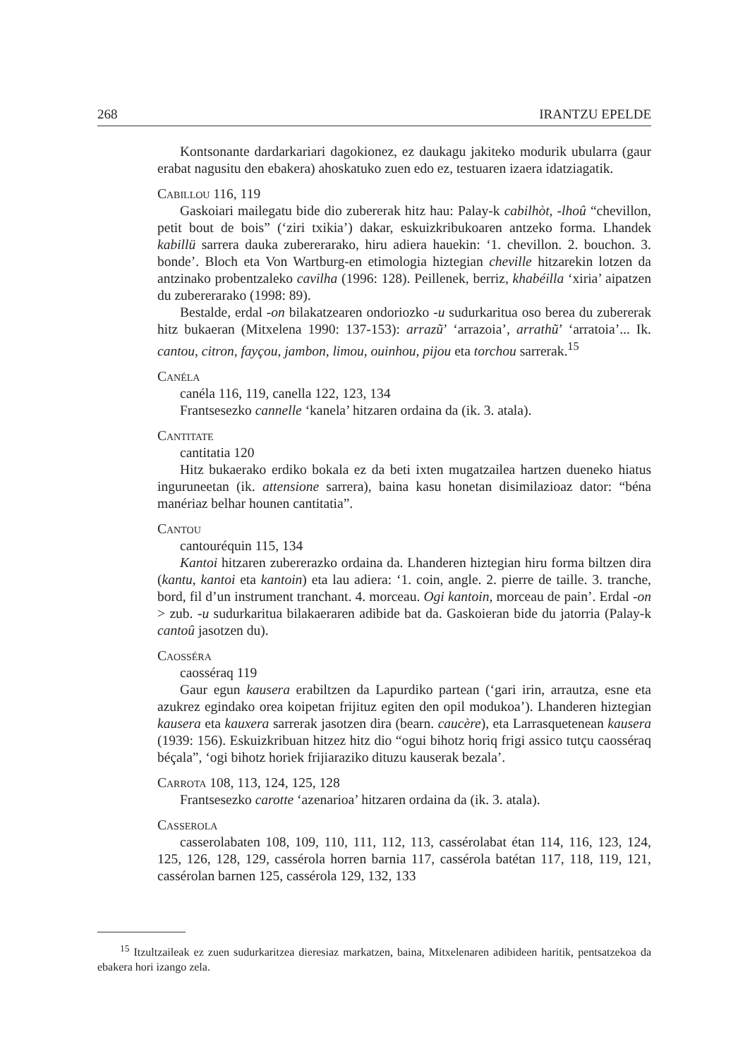268 IRANTZU EPELDE
Kontsonante dardarkariari dagokionez, ez daukagu jakiteko modurik ubularra (gaur erabat nagusitu den ebakera) ahoskatuko zuen edo ez, testuaren izaera idatzia­gatik.
Cabillou 116, 119
Gaskoiari mailegatu bide dio zubererak hitz hau: Palay-k cabilhòt, -lhoû “chevillon, petit bout de bois” (‘ziri txikia’) dakar, eskuizkribukoaren antzeko forma. Lhandek kabillü sarrera dauka zubererarako, hiru adiera hauekin: ‘1. chevillon. 2. bouchon. 3. bonde’. Bloch eta Von Wartburg-en etimologia hiztegian cheville hitzarekin lotzen da antzinako probentzaleko cavilha (1996: 128). Peillenek, berriz, khabéilla ‘xiria’ aipatzen du zubererarako (1998: 89).
Bestalde, erdal -on bilakatzearen ondoriozko -u sudurkaritua oso berea du zubererak hitz bukaeran (Mitxelena 1990: 137-153): arrazũ’ ‘arrazoia’, arrathũ’ ‘arratoia’... Ik. cantou, citron, fayçou, jambon, limou, ouinhou, pijou eta torchou sarrerak.<sup>15</sup>
Canéla
canéla 116, 119, canella 122, 123, 134
Frantsesezko cannelle ‘kanela’ hitzaren ordaina da (ik. 3. atala).
Cantitate
cantitatia 120
Hitz bukaerako erdiko bokala ez da beti ixten mugatzailea hartzen dueneko hiatus inguruneetan (ik. attensione sarrera), baina kasu honetan disimilazioaz dator: “béna manériaz belhar hounen cantitatia”.
Cantou
cantouréquin 115, 134
Kantoi hitzaren zubererazko ordaina da. Lhanderen hiztegian hiru forma biltzen dira (kantu, kantoi eta kantoin) eta lau adiera: ‘1. coin, angle. 2. pierre de taille. 3. tranche, bord, fil d’un instrument tranchant. 4. morceau. Ogi kantoin, morceau de pain’. Erdal -on > zub. -u sudurkaritua bilakaeraren adibide bat da. Gaskoieran bide du jatorria (Palay-k cantoû jasotzen du).
Caosséra
caosséraq 119
Gaur egun kausera erabiltzen da Lapurdiko partean (‘gari irin, arrautza, esne eta azukrez egindako orea koipetan frijituz egiten den opil modukoa’). Lhanderen hiztegian kausera eta kauxera sarrerak jasotzen dira (bearn. caucère), eta Larrasquetenean kausera (1939: 156). Eskuizkribuan hitzez hitz dio “ogui bihotz horiq frigi assico tutçu caosséraq béçala”, ‘ogi bihotz horiek frijiaraziko dituzu kauserak bezala’.
Carrota 108, 113, 124, 125, 128
Frantsesezko carotte ‘azenarioa’ hitzaren ordaina da (ik. 3. atala).
Casserola
casserolabaten 108, 109, 110, 111, 112, 113, cassérolabat étan 114, 116, 123, 124, 125, 126, 128, 129, cassérola horren barnia 117, cassérola batétan 117, 118, 119, 121, cassérolan barnen 125, cassérola 129, 132, 133
<sup>15</sup> Itzultzaileak ez zuen sudurkaritzea dieresiaz markatzen, baina, Mitxelenaren adibideen haritik, pentsatzekoa da ebakera hori izango zela.